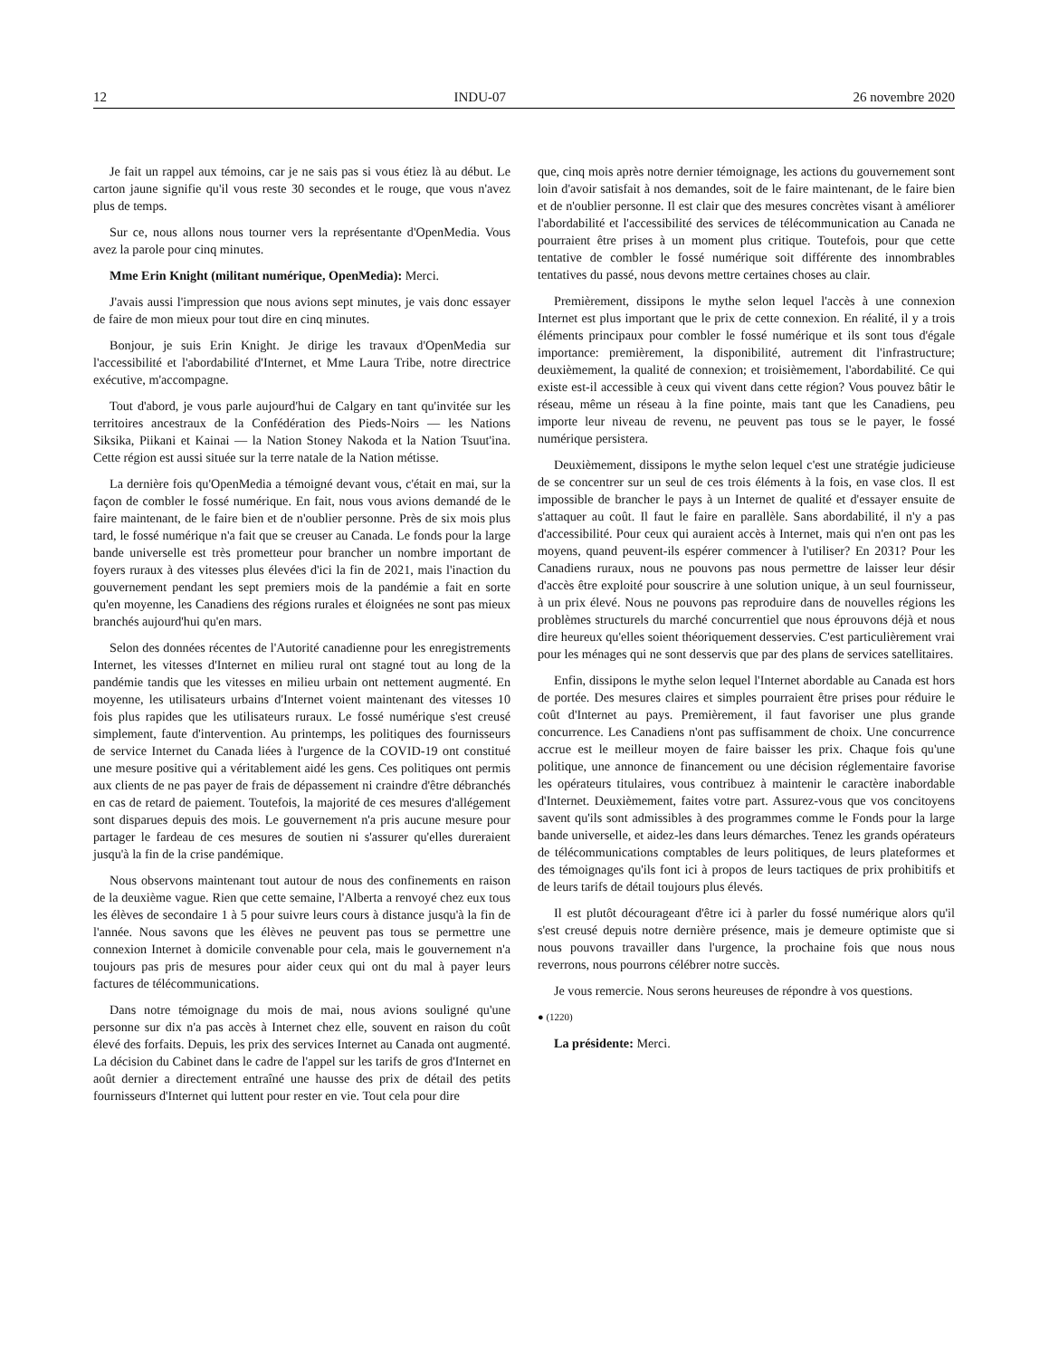12 INDU-07 26 novembre 2020
Je fait un rappel aux témoins, car je ne sais pas si vous étiez là au début. Le carton jaune signifie qu'il vous reste 30 secondes et le rouge, que vous n'avez plus de temps.
Sur ce, nous allons nous tourner vers la représentante d'OpenMedia. Vous avez la parole pour cinq minutes.
Mme Erin Knight (militant numérique, OpenMedia): Merci.
J'avais aussi l'impression que nous avions sept minutes, je vais donc essayer de faire de mon mieux pour tout dire en cinq minutes.
Bonjour, je suis Erin Knight. Je dirige les travaux d'OpenMedia sur l'accessibilité et l'abordabilité d'Internet, et Mme Laura Tribe, notre directrice exécutive, m'accompagne.
Tout d'abord, je vous parle aujourd'hui de Calgary en tant qu'invitée sur les territoires ancestraux de la Confédération des Pieds-Noirs — les Nations Siksika, Piikani et Kainai — la Nation Stoney Nakoda et la Nation Tsuut'ina. Cette région est aussi située sur la terre natale de la Nation métisse.
La dernière fois qu'OpenMedia a témoigné devant vous, c'était en mai, sur la façon de combler le fossé numérique. En fait, nous vous avions demandé de le faire maintenant, de le faire bien et de n'oublier personne. Près de six mois plus tard, le fossé numérique n'a fait que se creuser au Canada. Le fonds pour la large bande universelle est très prometteur pour brancher un nombre important de foyers ruraux à des vitesses plus élevées d'ici la fin de 2021, mais l'inaction du gouvernement pendant les sept premiers mois de la pandémie a fait en sorte qu'en moyenne, les Canadiens des régions rurales et éloignées ne sont pas mieux branchés aujourd'hui qu'en mars.
Selon des données récentes de l'Autorité canadienne pour les enregistrements Internet, les vitesses d'Internet en milieu rural ont stagné tout au long de la pandémie tandis que les vitesses en milieu urbain ont nettement augmenté. En moyenne, les utilisateurs urbains d'Internet voient maintenant des vitesses 10 fois plus rapides que les utilisateurs ruraux. Le fossé numérique s'est creusé simplement, faute d'intervention. Au printemps, les politiques des fournisseurs de service Internet du Canada liées à l'urgence de la COVID-19 ont constitué une mesure positive qui a véritablement aidé les gens. Ces politiques ont permis aux clients de ne pas payer de frais de dépassement ni craindre d'être débranchés en cas de retard de paiement. Toutefois, la majorité de ces mesures d'allégement sont disparues depuis des mois. Le gouvernement n'a pris aucune mesure pour partager le fardeau de ces mesures de soutien ni s'assurer qu'elles dureraient jusqu'à la fin de la crise pandémique.
Nous observons maintenant tout autour de nous des confinements en raison de la deuxième vague. Rien que cette semaine, l'Alberta a renvoyé chez eux tous les élèves de secondaire 1 à 5 pour suivre leurs cours à distance jusqu'à la fin de l'année. Nous savons que les élèves ne peuvent pas tous se permettre une connexion Internet à domicile convenable pour cela, mais le gouvernement n'a toujours pas pris de mesures pour aider ceux qui ont du mal à payer leurs factures de télécommunications.
Dans notre témoignage du mois de mai, nous avions souligné qu'une personne sur dix n'a pas accès à Internet chez elle, souvent en raison du coût élevé des forfaits. Depuis, les prix des services Internet au Canada ont augmenté. La décision du Cabinet dans le cadre de l'appel sur les tarifs de gros d'Internet en août dernier a directement entraîné une hausse des prix de détail des petits fournisseurs d'Internet qui luttent pour rester en vie. Tout cela pour dire
que, cinq mois après notre dernier témoignage, les actions du gouvernement sont loin d'avoir satisfait à nos demandes, soit de le faire maintenant, de le faire bien et de n'oublier personne. Il est clair que des mesures concrètes visant à améliorer l'abordabilité et l'accessibilité des services de télécommunication au Canada ne pourraient être prises à un moment plus critique. Toutefois, pour que cette tentative de combler le fossé numérique soit différente des innombrables tentatives du passé, nous devons mettre certaines choses au clair.
Premièrement, dissipons le mythe selon lequel l'accès à une connexion Internet est plus important que le prix de cette connexion. En réalité, il y a trois éléments principaux pour combler le fossé numérique et ils sont tous d'égale importance: premièrement, la disponibilité, autrement dit l'infrastructure; deuxièmement, la qualité de connexion; et troisièmement, l'abordabilité. Ce qui existe est-il accessible à ceux qui vivent dans cette région? Vous pouvez bâtir le réseau, même un réseau à la fine pointe, mais tant que les Canadiens, peu importe leur niveau de revenu, ne peuvent pas tous se le payer, le fossé numérique persistera.
Deuxièmement, dissipons le mythe selon lequel c'est une stratégie judicieuse de se concentrer sur un seul de ces trois éléments à la fois, en vase clos. Il est impossible de brancher le pays à un Internet de qualité et d'essayer ensuite de s'attaquer au coût. Il faut le faire en parallèle. Sans abordabilité, il n'y a pas d'accessibilité. Pour ceux qui auraient accès à Internet, mais qui n'en ont pas les moyens, quand peuvent-ils espérer commencer à l'utiliser? En 2031? Pour les Canadiens ruraux, nous ne pouvons pas nous permettre de laisser leur désir d'accès être exploité pour souscrire à une solution unique, à un seul fournisseur, à un prix élevé. Nous ne pouvons pas reproduire dans de nouvelles régions les problèmes structurels du marché concurrentiel que nous éprouvons déjà et nous dire heureux qu'elles soient théoriquement desservies. C'est particulièrement vrai pour les ménages qui ne sont desservis que par des plans de services satellitaires.
Enfin, dissipons le mythe selon lequel l'Internet abordable au Canada est hors de portée. Des mesures claires et simples pourraient être prises pour réduire le coût d'Internet au pays. Premièrement, il faut favoriser une plus grande concurrence. Les Canadiens n'ont pas suffisamment de choix. Une concurrence accrue est le meilleur moyen de faire baisser les prix. Chaque fois qu'une politique, une annonce de financement ou une décision réglementaire favorise les opérateurs titulaires, vous contribuez à maintenir le caractère inabordable d'Internet. Deuxièmement, faites votre part. Assurez-vous que vos concitoyens savent qu'ils sont admissibles à des programmes comme le Fonds pour la large bande universelle, et aidez-les dans leurs démarches. Tenez les grands opérateurs de télécommunications comptables de leurs politiques, de leurs plateformes et des témoignages qu'ils font ici à propos de leurs tactiques de prix prohibitifs et de leurs tarifs de détail toujours plus élevés.
Il est plutôt décourageant d'être ici à parler du fossé numérique alors qu'il s'est creusé depuis notre dernière présence, mais je demeure optimiste que si nous pouvons travailler dans l'urgence, la prochaine fois que nous nous reverrons, nous pourrons célébrer notre succès.
Je vous remercie. Nous serons heureuses de répondre à vos questions.
● (1220)
La présidente: Merci.